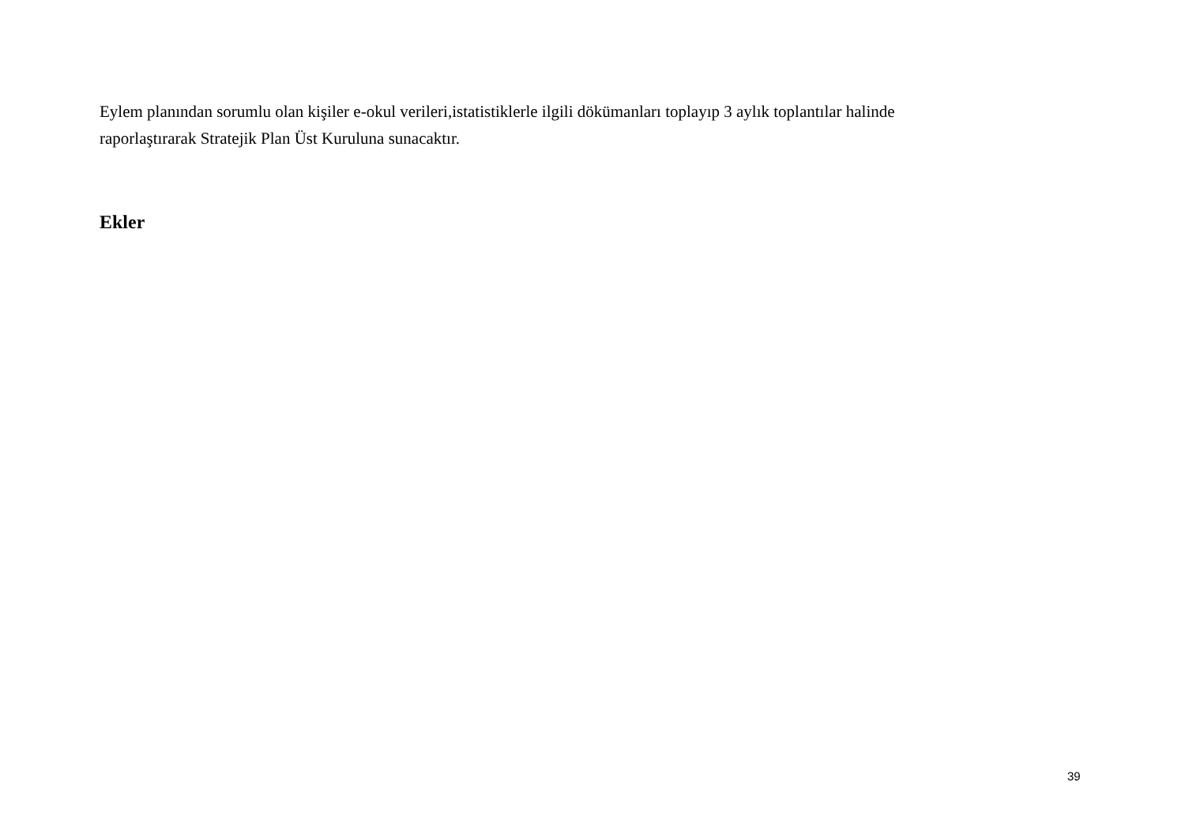Eylem planından sorumlu olan kişiler e-okul verileri,istatistiklerle ilgili dökümanları toplayıp 3 aylık toplantılar halinde
raporlaştırarak Stratejik Plan Üst Kuruluna sunacaktır.
Ekler
39